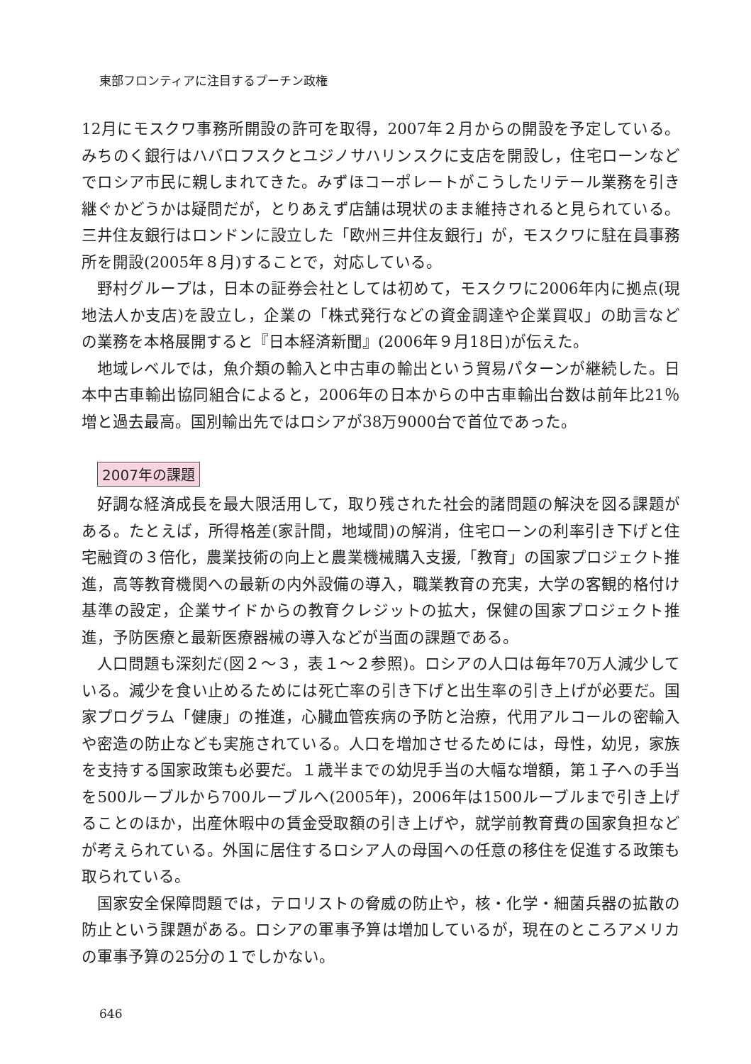東部フロンティアに注目するプーチン政権
12月にモスクワ事務所開設の許可を取得，2007年２月からの開設を予定している。みちのく銀行はハバロフスクとユジノサハリンスクに支店を開設し，住宅ローンなどでロシア市民に親しまれてきた。みずほコーポレートがこうしたリテール業務を引き継ぐかどうかは疑問だが，とりあえず店舗は現状のまま維持されると見られている。三井住友銀行はロンドンに設立した「欧州三井住友銀行」が，モスクワに駐在員事務所を開設(2005年８月)することで，対応している。
野村グループは，日本の証券会社としては初めて，モスクワに2006年内に拠点(現地法人か支店)を設立し，企業の「株式発行などの資金調達や企業買収」の助言などの業務を本格展開すると『日本経済新聞』(2006年９月18日)が伝えた。
地域レベルでは，魚介類の輸入と中古車の輸出という貿易パターンが継続した。日本中古車輸出協同組合によると，2006年の日本からの中古車輸出台数は前年比21％増と過去最高。国別輸出先ではロシアが38万9000台で首位であった。
2007年の課題
好調な経済成長を最大限活用して，取り残された社会的諸問題の解決を図る課題がある。たとえば，所得格差(家計間，地域間)の解消，住宅ローンの利率引き下げと住宅融資の３倍化，農業技術の向上と農業機械購入支援,「教育」の国家プロジェクト推進，高等教育機関への最新の内外設備の導入，職業教育の充実，大学の客観的格付け基準の設定，企業サイドからの教育クレジットの拡大，保健の国家プロジェクト推進，予防医療と最新医療器械の導入などが当面の課題である。
人口問題も深刻だ(図２～３，表１～２参照)。ロシアの人口は毎年70万人減少している。減少を食い止めるためには死亡率の引き下げと出生率の引き上げが必要だ。国家プログラム「健康」の推進，心臓血管疾病の予防と治療，代用アルコールの密輸入や密造の防止なども実施されている。人口を増加させるためには，母性，幼児，家族を支持する国家政策も必要だ。１歳半までの幼児手当の大幅な増額，第１子への手当を500ルーブルから700ルーブルへ(2005年)，2006年は1500ルーブルまで引き上げることのほか，出産休暇中の賃金受取額の引き上げや，就学前教育費の国家負担などが考えられている。外国に居住するロシア人の母国への任意の移住を促進する政策も取られている。
国家安全保障問題では，テロリストの脅威の防止や，核・化学・細菌兵器の拡散の防止という課題がある。ロシアの軍事予算は増加しているが，現在のところアメリカの軍事予算の25分の１でしかない。
646